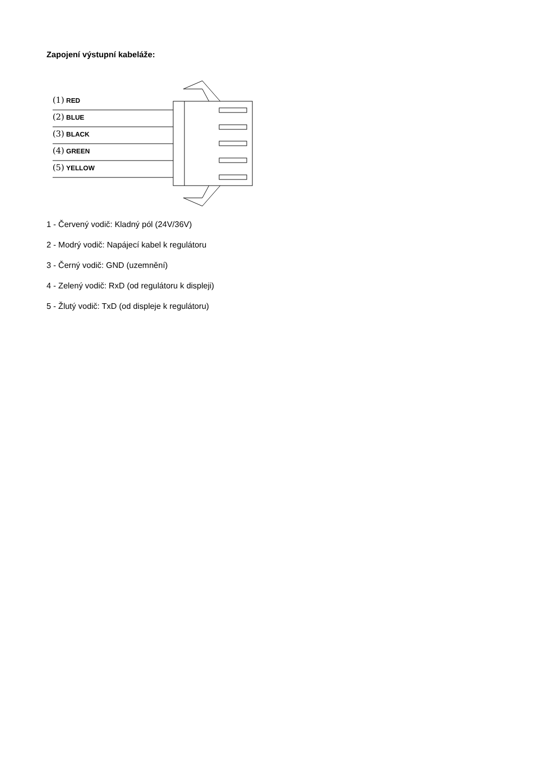Zapojení výstupní kabeláže:
(1) RED
(2) BLUE
(3) BLACK
(4) GREEN
(5) YELLOW
1 - Červený vodič: Kladný pól (24V/36V)
2 - Modrý vodič: Napájecí kabel k regulátoru
3 - Černý vodič: GND (uzemnění)
4 - Zelený vodič: RxD (od regulátoru k displeji)
5 - Žlutý vodič: TxD (od displeje k regulátoru)